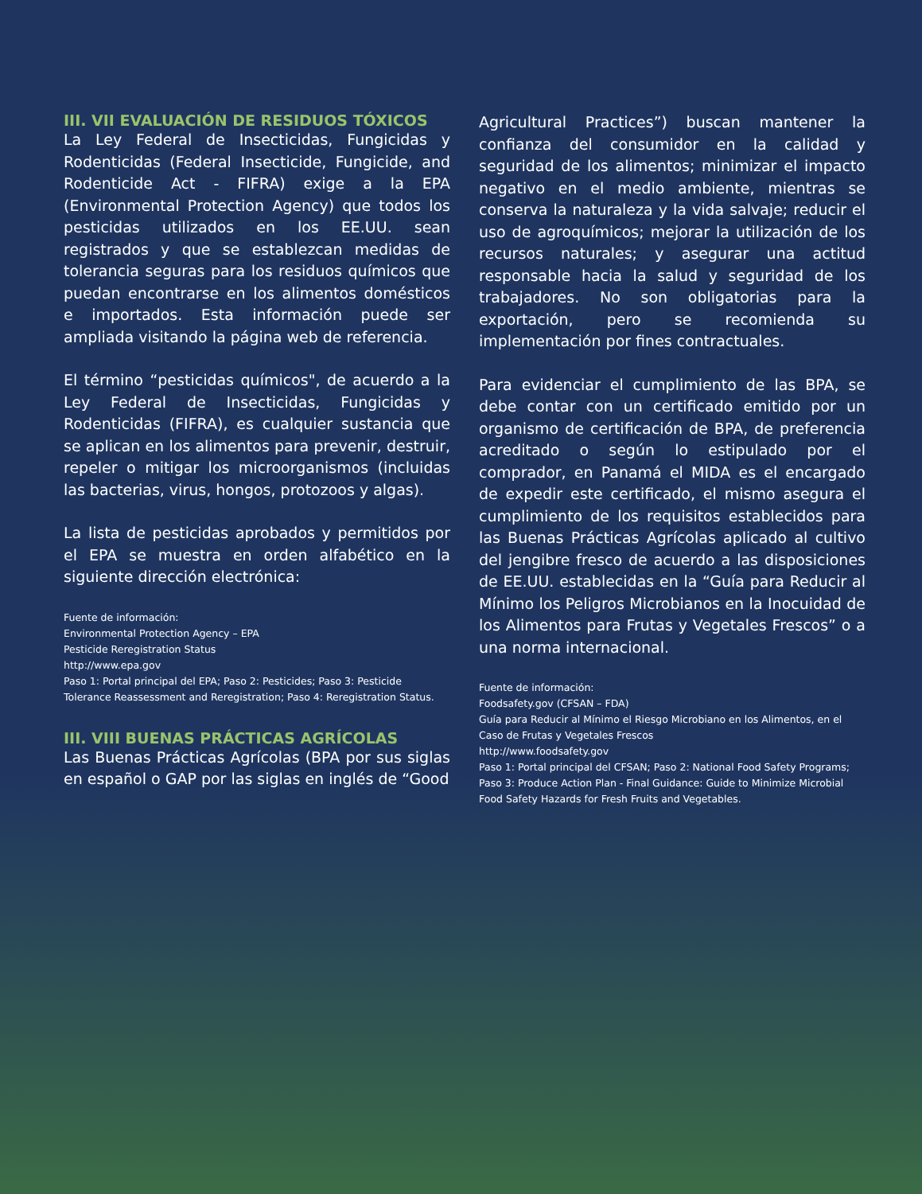III. VII EVALUACIÓN DE RESIDUOS TÓXICOS
La Ley Federal de Insecticidas, Fungicidas y Rodenticidas (Federal Insecticide, Fungicide, and Rodenticide Act - FIFRA) exige a la EPA (Environmental Protection Agency) que todos los pesticidas utilizados en los EE.UU. sean registrados y que se establezcan medidas de tolerancia seguras para los residuos químicos que puedan encontrarse en los alimentos domésticos e importados. Esta información puede ser ampliada visitando la página web de referencia.
El término “pesticidas químicos", de acuerdo a la Ley Federal de Insecticidas, Fungicidas y Rodenticidas (FIFRA), es cualquier sustancia que se aplican en los alimentos para prevenir, destruir, repeler o mitigar los microorganismos (incluidas las bacterias, virus, hongos, protozoos y algas).
La lista de pesticidas aprobados y permitidos por el EPA se muestra en orden alfabético en la siguiente dirección electrónica:
Fuente de información:
Environmental Protection Agency – EPA
Pesticide Reregistration Status
http://www.epa.gov
Paso 1: Portal principal del EPA; Paso 2: Pesticides; Paso 3: Pesticide Tolerance Reassessment and Reregistration; Paso 4: Reregistration Status.
III. VIII BUENAS PRÁCTICAS AGRÍCOLAS
Las Buenas Prácticas Agrícolas (BPA por sus siglas en español o GAP por las siglas en inglés de “Good
Agricultural Practices”) buscan mantener la confianza del consumidor en la calidad y seguridad de los alimentos; minimizar el impacto negativo en el medio ambiente, mientras se conserva la naturaleza y la vida salvaje; reducir el uso de agroquímicos; mejorar la utilización de los recursos naturales; y asegurar una actitud responsable hacia la salud y seguridad de los trabajadores. No son obligatorias para la exportación, pero se recomienda su implementación por fines contractuales.
Para evidenciar el cumplimiento de las BPA, se debe contar con un certificado emitido por un organismo de certificación de BPA, de preferencia acreditado o según lo estipulado por el comprador, en Panamá el MIDA es el encargado de expedir este certificado, el mismo asegura el cumplimiento de los requisitos establecidos para las Buenas Prácticas Agrícolas aplicado al cultivo del jengibre fresco de acuerdo a las disposiciones de EE.UU. establecidas en la “Guía para Reducir al Mínimo los Peligros Microbianos en la Inocuidad de los Alimentos para Frutas y Vegetales Frescos” o a una norma internacional.
Fuente de información:
Foodsafety.gov (CFSAN – FDA)
Guía para Reducir al Mínimo el Riesgo Microbiano en los Alimentos, en el Caso de Frutas y Vegetales Frescos
http://www.foodsafety.gov
Paso 1: Portal principal del CFSAN; Paso 2: National Food Safety Programs; Paso 3: Produce Action Plan - Final Guidance: Guide to Minimize Microbial Food Safety Hazards for Fresh Fruits and Vegetables.